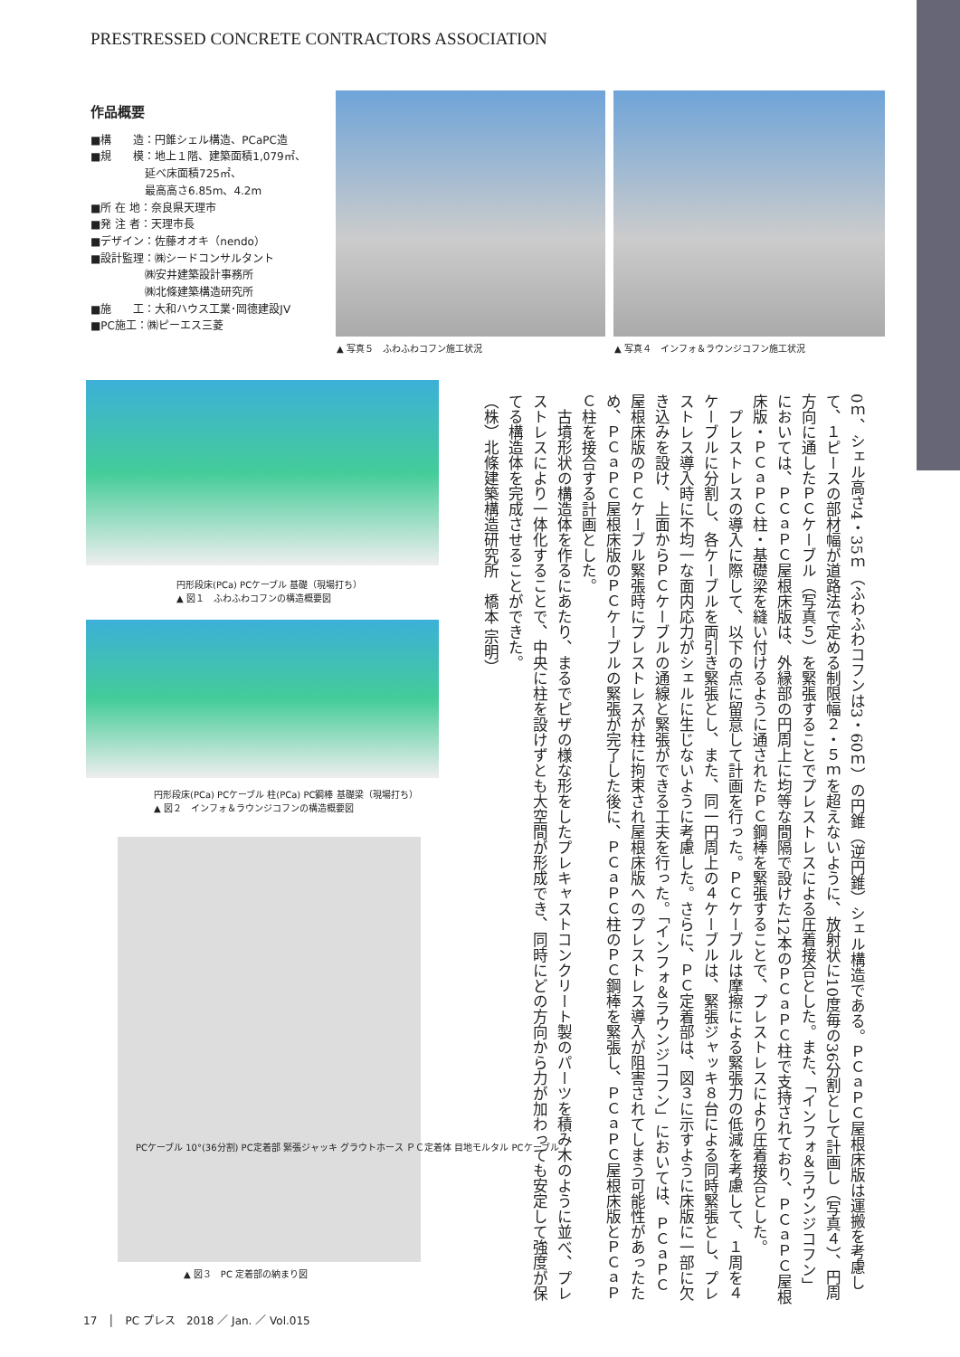PRESTRESSED CONCRETE CONTRACTORS ASSOCIATION
作品概要
■構　　造：円錐シェル構造、PCaPC造
■規　　模：地上１階、建築面積1,079㎡、
　　　　　延べ床面積725㎡、
　　　　　最高高さ6.85m、4.2m
■所 在 地：奈良県天理市
■発 注 者：天理市長
■デザイン：佐藤オオキ（nendo）
■設計監理：㈱シードコンサルタント
　　　　　㈱安井建築設計事務所
　　　　　㈱北條建築構造研究所
■施　　工：大和ハウス工業･岡德建設JV
■PC施工：㈱ピーエス三菱
▲ 写真５　ふわふわコフン施工状況
▲ 写真４　インフォ＆ラウンジコフン施工状況
円形段床(PCa) PCケーブル 基礎（現場打ち）
▲ 図１　ふわふわコフンの構造概要図
円形段床(PCa) PCケーブル 柱(PCa) PC鋼棒 基礎梁（現場打ち）
▲ 図２　インフォ＆ラウンジコフンの構造概要図
PCケーブル 10°(36分割) PC定着部 緊張ジャッキ グラウトホース ＰＣ定着体 目地モルタル PCケーブル
▲ 図３　PC 定着部の納まり図
0ｍ、シェル高さ4・35ｍ（ふわふわコフンは3・60ｍ）の円錐（逆円錐）シェル構造である。ＰＣａＰＣ屋根床版は運搬を考慮して、１ピースの部材幅が道路法で定める制限幅２・５ｍを超えないように、放射状に10度毎の36分割として計画し（写真４）、円周方向に通したＰＣケーブル（写真５）を緊張することでプレストレスによる圧着接合とした。また、「インフォ＆ラウンジコフン」においては、ＰＣａＰＣ屋根床版は、外縁部の円周上に均等な間隔で設けた12本のＰＣａＰＣ柱で支持されており、ＰＣａＰＣ屋根床版・ＰＣａＰＣ柱・基礎梁を縫い付けるように通されたＰＣ鋼棒を緊張することで、プレストレスにより圧着接合とした。
　プレストレスの導入に際して、以下の点に留意して計画を行った。ＰＣケーブルは摩擦による緊張力の低減を考慮して、１周を４ケーブルに分割し、各ケーブルを両引き緊張とし、また、同一円周上の４ケーブルは、緊張ジャッキ８台による同時緊張とし、プレストレス導入時に不均一な面内応力がシェルに生じないように考慮した。さらに、ＰＣ定着部は、図３に示すように床版に一部に欠き込みを設け、上面からＰＣケーブルの通線と緊張ができる工夫を行った。「インフォ＆ラウンジコフン」においては、ＰＣａＰＣ屋根床版のＰＣケーブル緊張時にプレストレスが柱に拘束され屋根床版へのプレストレス導入が阻害されてしまう可能性があったため、ＰＣａＰＣ屋根床版のＰＣケーブルの緊張が完了した後に、ＰＣａＰＣ柱のＰＣ鋼棒を緊張し、ＰＣａＰＣ屋根床版とＰＣａＰＣ柱を接合する計画とした。
　古墳形状の構造体を作るにあたり、まるでピザの様な形をしたプレキャストコンクリート製のパーツを積み木のように並べ、プレストレスにより一体化することで、中央に柱を設けずとも大空間が形成でき、同時にどの方向から力が加わっても安定して強度が保てる構造体を完成させることができた。
（株）北條建築構造研究所　橋本 宗明）
17　│　PC プレス　2018 ／ Jan. ／ Vol.015